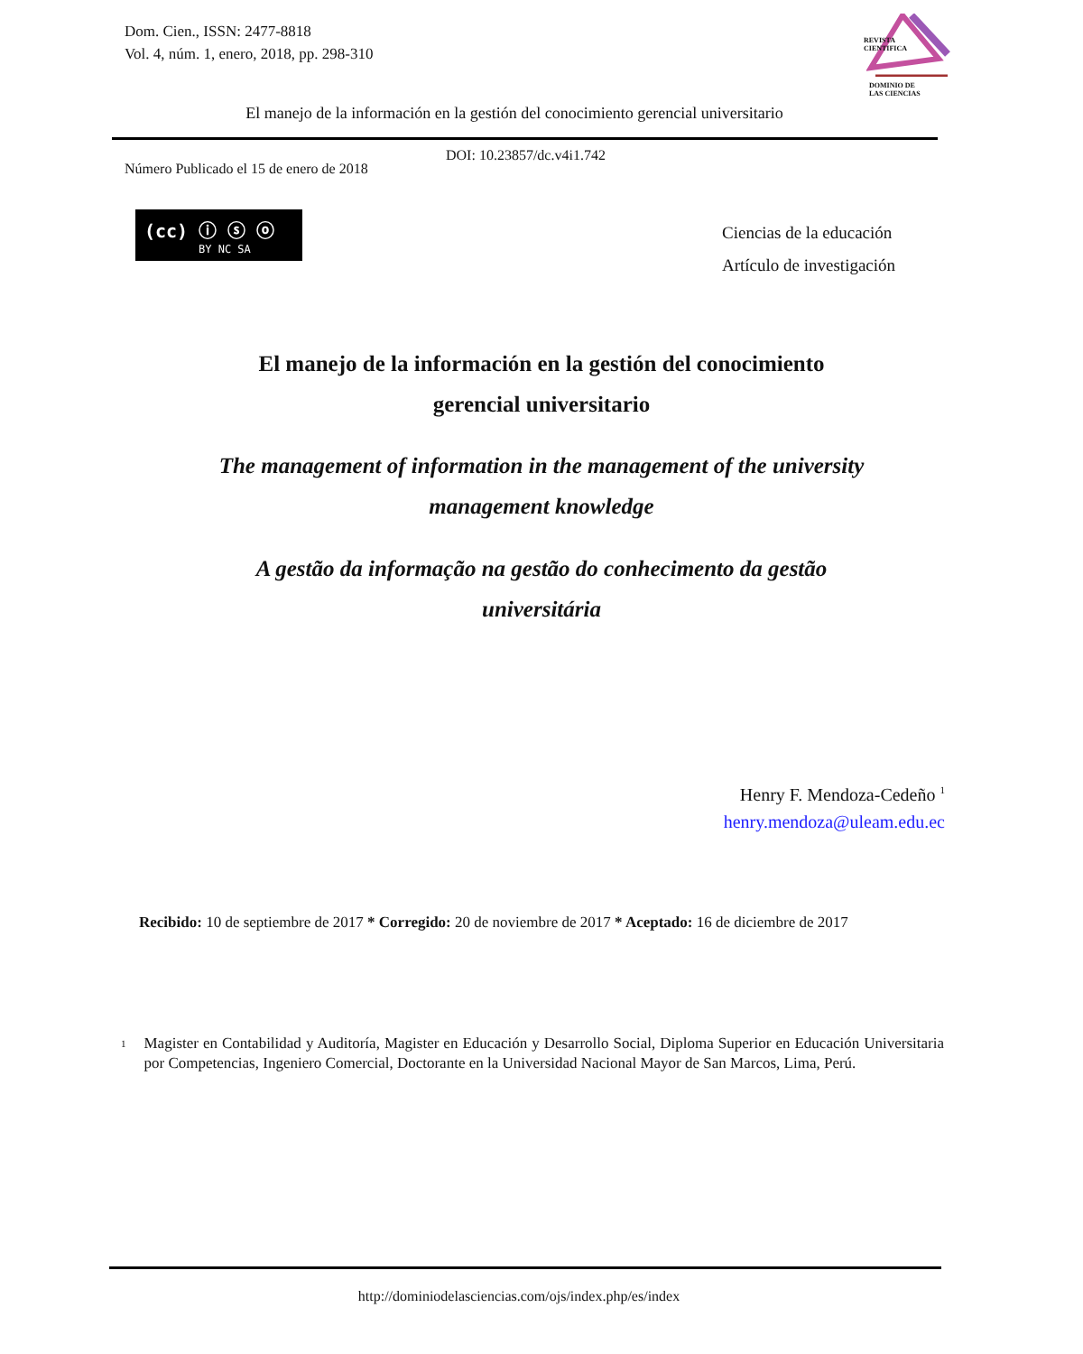Dom. Cien., ISSN: 2477-8818
Vol. 4, núm. 1, enero, 2018, pp. 298-310
REVISTA
CIENTIFICA
DOMINIO DE
LAS CIENCIAS
El manejo de la información en la gestión del conocimiento gerencial universitario
DOI: 10.23857/dc.v4i1.742
Número Publicado el 15 de enero de 2018
(cc) ⓘ ⓢ ⓞ
BY NC SA
Ciencias de la educación
Artículo de investigación
El manejo de la información en la gestión del conocimiento
gerencial universitario
The management of information in the management of the university
management knowledge
A gestão da informação na gestão do conhecimento da gestão
universitária
Henry F. Mendoza-Cedeño <sup>1</sup>
henry.mendoza@uleam.edu.ec
Recibido: 10 de septiembre de 2017 * Corregido: 20 de noviembre de 2017 * Aceptado: 16 de diciembre de 2017
<sup>1</sup>
Magister en Contabilidad y Auditoría, Magister en Educación y Desarrollo Social, Diploma Superior en Educación Universitaria por Competencias, Ingeniero Comercial, Doctorante en la Universidad Nacional Mayor de San Marcos, Lima, Perú.
http://dominiodelasciencias.com/ojs/index.php/es/index